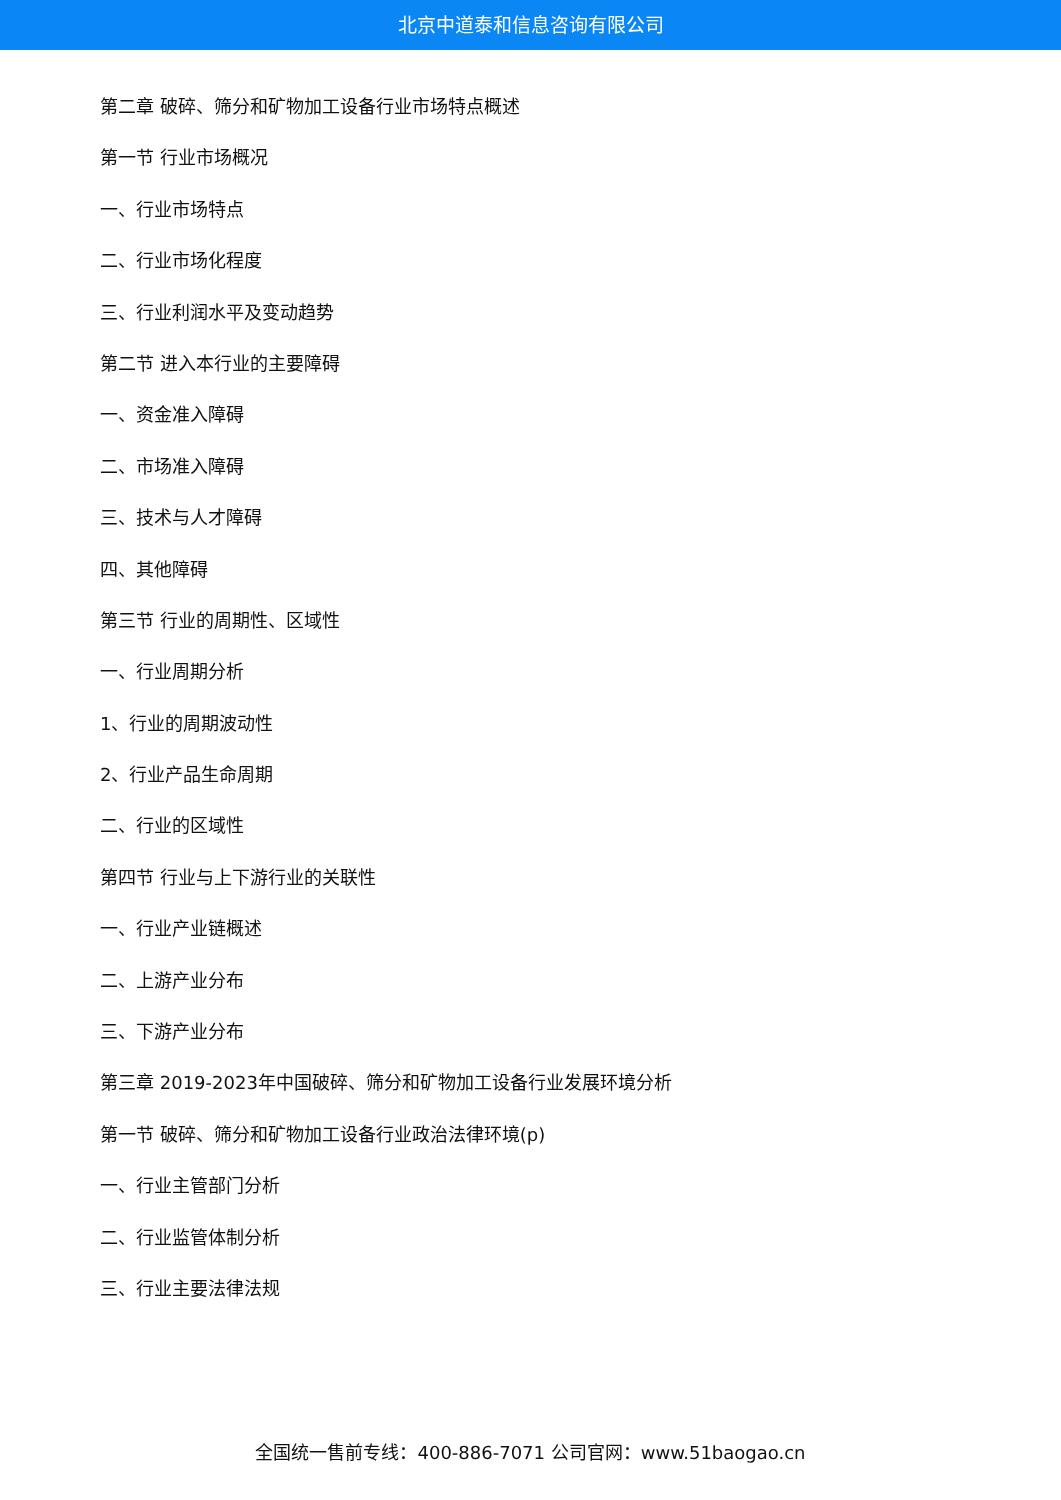北京中道泰和信息咨询有限公司
第二章 破碎、筛分和矿物加工设备行业市场特点概述
第一节 行业市场概况
一、行业市场特点
二、行业市场化程度
三、行业利润水平及变动趋势
第二节 进入本行业的主要障碍
一、资金准入障碍
二、市场准入障碍
三、技术与人才障碍
四、其他障碍
第三节 行业的周期性、区域性
一、行业周期分析
1、行业的周期波动性
2、行业产品生命周期
二、行业的区域性
第四节 行业与上下游行业的关联性
一、行业产业链概述
二、上游产业分布
三、下游产业分布
第三章 2019-2023年中国破碎、筛分和矿物加工设备行业发展环境分析
第一节 破碎、筛分和矿物加工设备行业政治法律环境(p)
一、行业主管部门分析
二、行业监管体制分析
三、行业主要法律法规
全国统一售前专线：400-886-7071 公司官网：www.51baogao.cn